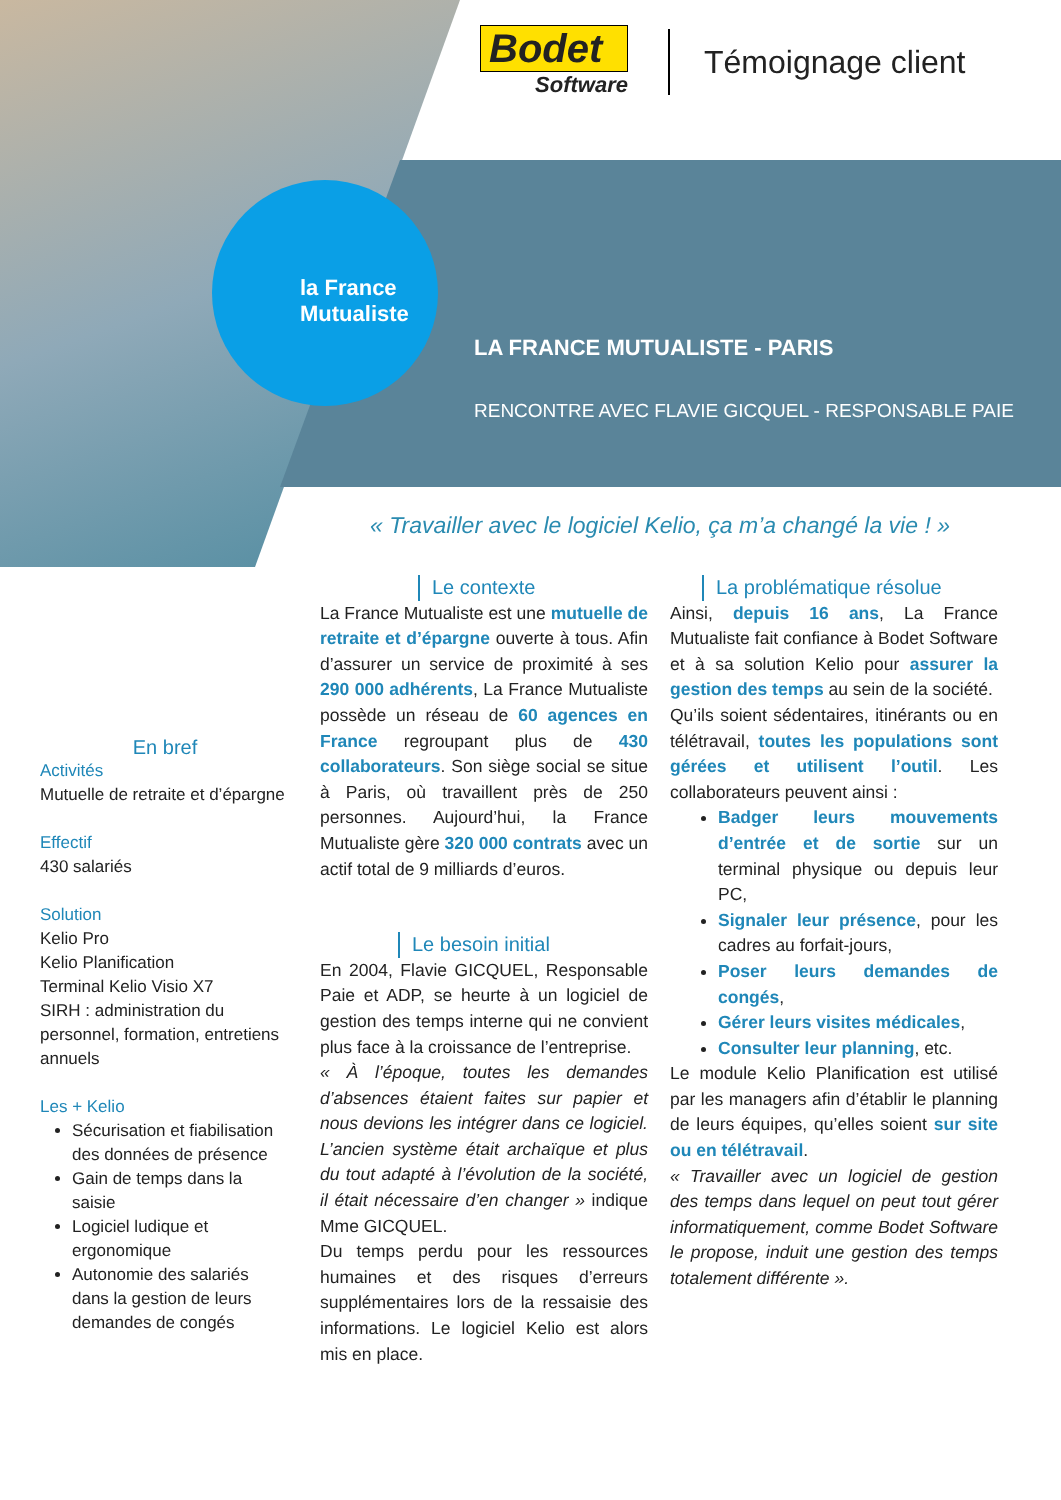la France
Mutualiste
Bodet
Software
Témoignage client
LA FRANCE MUTUALISTE - PARIS
RENCONTRE AVEC FLAVIE GICQUEL - RESPONSABLE PAIE
« Travailler avec le logiciel Kelio, ça m’a changé la vie ! »
En bref
Activités
Mutuelle de retraite et d’épargne
Effectif
430 salariés
Solution
Kelio Pro
Kelio Planification
Terminal Kelio Visio X7
SIRH : administration du personnel, formation, entretiens annuels
Les + Kelio
Sécurisation et fiabilisation des données de présence
Gain de temps dans la saisie
Logiciel ludique et ergonomique
Autonomie des salariés dans la gestion de leurs demandes de congés
Le contexte
La France Mutualiste est une mutuelle de retraite et d’épargne ouverte à tous. Afin d’assurer un service de proximité à ses 290 000 adhérents, La France Mutualiste possède un réseau de 60 agences en France regroupant plus de 430 collaborateurs. Son siège social se situe à Paris, où travaillent près de 250 personnes. Aujourd’hui, la France Mutualiste gère 320 000 contrats avec un actif total de 9 milliards d’euros.
Le besoin initial
En 2004, Flavie GICQUEL, Responsable Paie et ADP, se heurte à un logiciel de gestion des temps interne qui ne convient plus face à la croissance de l’entreprise.
« À l’époque, toutes les demandes d’absences étaient faites sur papier et nous devions les intégrer dans ce logiciel. L’ancien système était archaïque et plus du tout adapté à l’évolution de la société, il était nécessaire d’en changer » indique Mme GICQUEL.
Du temps perdu pour les ressources humaines et des risques d’erreurs supplémentaires lors de la ressaisie des informations. Le logiciel Kelio est alors mis en place.
La problématique résolue
Ainsi, depuis 16 ans, La France Mutualiste fait confiance à Bodet Software et à sa solution Kelio pour assurer la gestion des temps au sein de la société.
Qu’ils soient sédentaires, itinérants ou en télétravail, toutes les populations sont gérées et utilisent l’outil. Les collaborateurs peuvent ainsi :
Badger leurs mouvements d’entrée et de sortie sur un terminal physique ou depuis leur PC,
Signaler leur présence, pour les cadres au forfait-jours,
Poser leurs demandes de congés,
Gérer leurs visites médicales,
Consulter leur planning, etc.
Le module Kelio Planification est utilisé par les managers afin d’établir le planning de leurs équipes, qu’elles soient sur site ou en télétravail.
« Travailler avec un logiciel de gestion des temps dans lequel on peut tout gérer informatiquement, comme Bodet Software le propose, induit une gestion des temps totalement différente ».